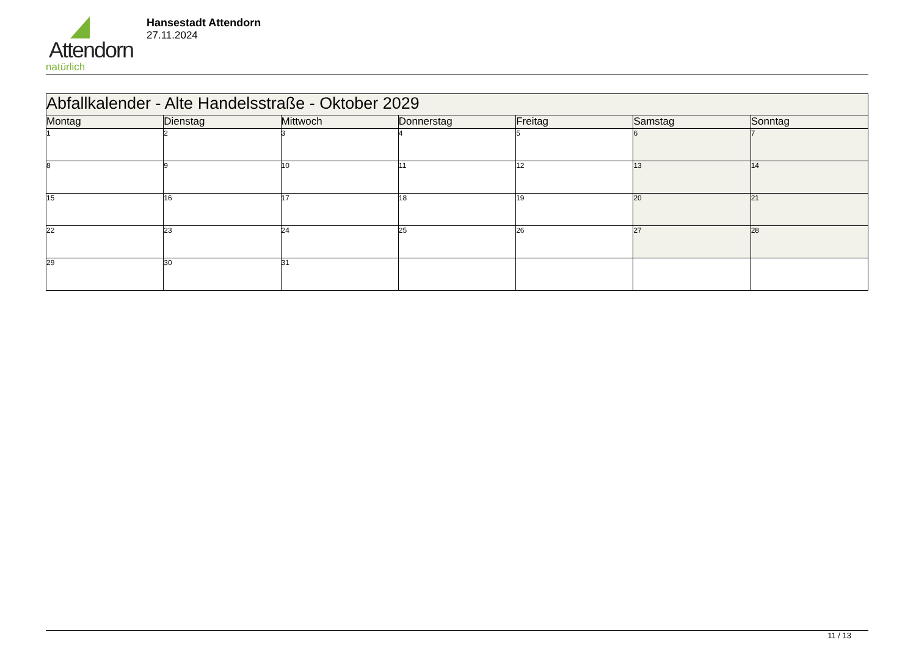Attendorn
natürlich
Hansestadt Attendorn
27.11.2024
| Abfallkalender - Alte Handelsstraße - Oktober 2029 | | | | | | |
| --- | --- | --- | --- | --- | --- | --- |
| Montag | Dienstag | Mittwoch | Donnerstag | Freitag | Samstag | Sonntag |
| 1 | 2 | 3 | 4 | 5 | 6 | 7 |
| 8 | 9 | 10 | 11 | 12 | 13 | 14 |
| 15 | 16 | 17 | 18 | 19 | 20 | 21 |
| 22 | 23 | 24 | 25 | 26 | 27 | 28 |
| 29 | 30 | 31 | | | | |
11 / 13